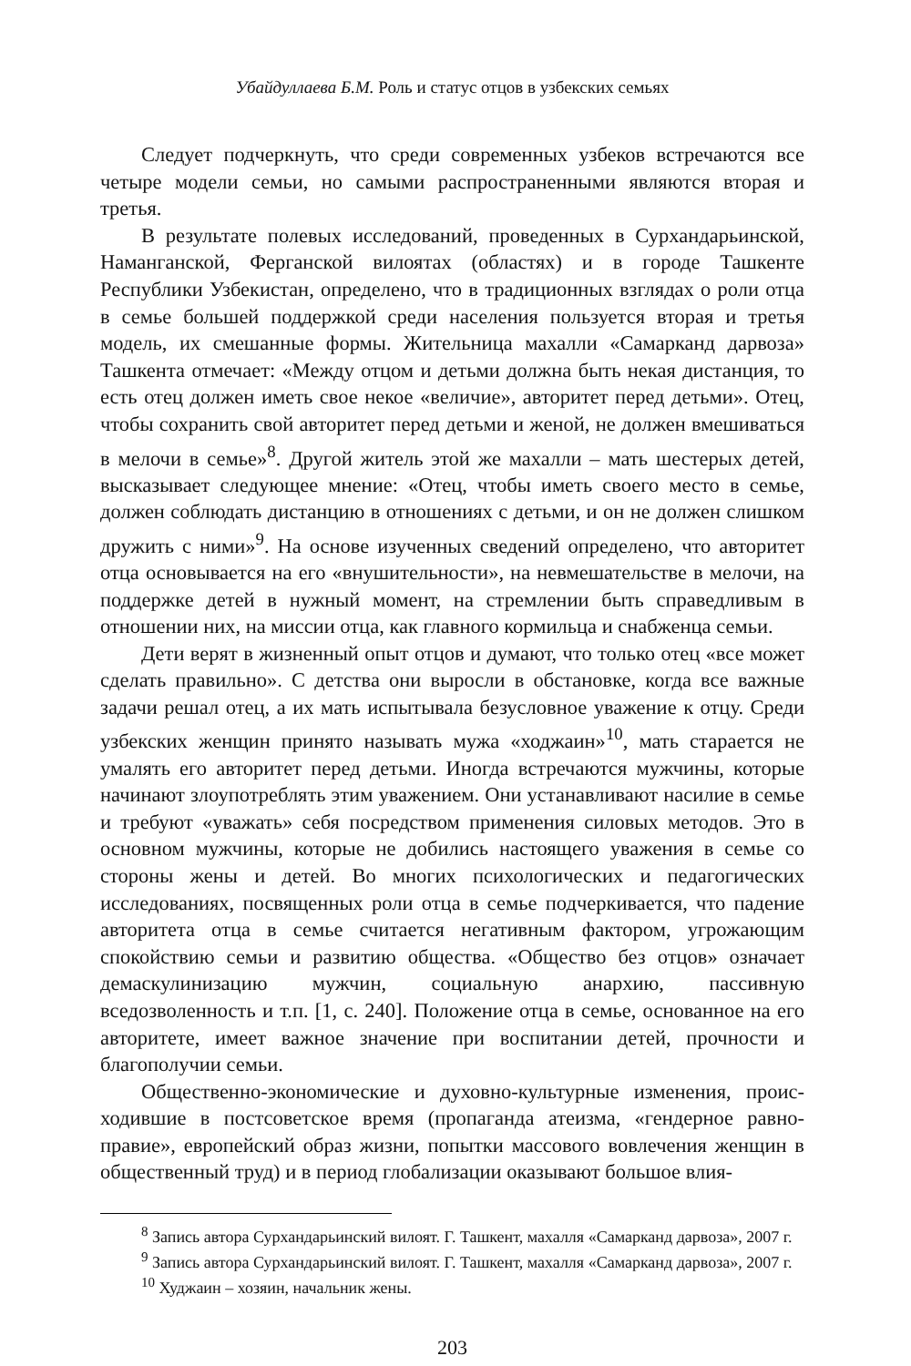Убайдуллаева Б.М. Роль и статус отцов в узбекских семьях
Следует подчеркнуть, что среди современных узбеков встречаются все четыре модели семьи, но самыми распространенными являются вторая и третья.
В результате полевых исследований, проведенных в Сурхандарьин­ской, Наманганской, Ферганской вилоятах (областях) и в городе Ташкенте Республики Узбекистан, определено, что в традиционных взглядах о роли отца в семье большей поддержкой среди населения пользуется вторая и третья модель, их смешанные формы. Жительница махалли «Самарканд дарвоза» Ташкента отмечает: «Между отцом и детьми должна быть некая дистанция, то есть отец должен иметь свое некое «величие», авторитет перед детьми». Отец, чтобы сохранить свой авторитет перед детьми и же­ной, не должен вмешиваться в мелочи в семье»<sup>8</sup>. Другой житель этой же махалли – мать шестерых детей, высказывает следующее мнение: «Отец, чтобы иметь своего место в семье, должен соблюдать дистанцию в отно­шениях с детьми, и он не должен слишком дружить с ними»<sup>9</sup>. На основе изученных сведений определено, что авторитет отца основывается на его «внушительности», на невмешательстве в мелочи, на поддержке детей в нужный момент, на стремлении быть справедливым в отношении них, на миссии отца, как главного кормильца и снабженца семьи.
Дети верят в жизненный опыт отцов и думают, что только отец «все может сделать правильно». С детства они выросли в обстановке, когда все важные задачи решал отец, а их мать испытывала безусловное уважение к отцу. Среди узбекских женщин принято называть мужа «ходжаин»<sup>10</sup>, мать старается не умалять его авторитет перед детьми. Иногда встречаются мужчины, которые начинают злоупотреблять этим уважением. Они уста­навливают насилие в семье и требуют «уважать» себя посредством приме­нения силовых методов. Это в основном мужчины, которые не добились настоящего уважения в семье со стороны жены и детей. Во многих психо­логических и педагогических исследованиях, посвященных роли отца в семье подчеркивается, что падение авторитета отца в семье считается не­гативным фактором, угрожающим спокойствию семьи и развитию обще­ства. «Общество без отцов» означает демаскулинизацию мужчин, соци­альную анархию, пассивную вседозволенность и т.п. [1, с. 240]. Положе­ние отца в семье, основанное на его авторитете, имеет важное значение при воспитании детей, прочности и благополучии семьи.
Общественно-экономические и духовно-культурные изменения, проис­ходившие в постсоветское время (пропаганда атеизма, «гендерное равно­правие», европейский образ жизни, попытки массового вовлечения женщин в общественный труд) и в период глобализации оказывают большое влия-
<sup>8</sup> Запись автора Сурхандарьинский вилоят. Г. Ташкент, махалля «Самарканд дарвоза», 2007 г.
<sup>9</sup> Запись автора Сурхандарьинский вилоят. Г. Ташкент, махалля «Самарканд дарвоза», 2007 г.
<sup>10</sup> Худжаин – хозяин, начальник жены.
203